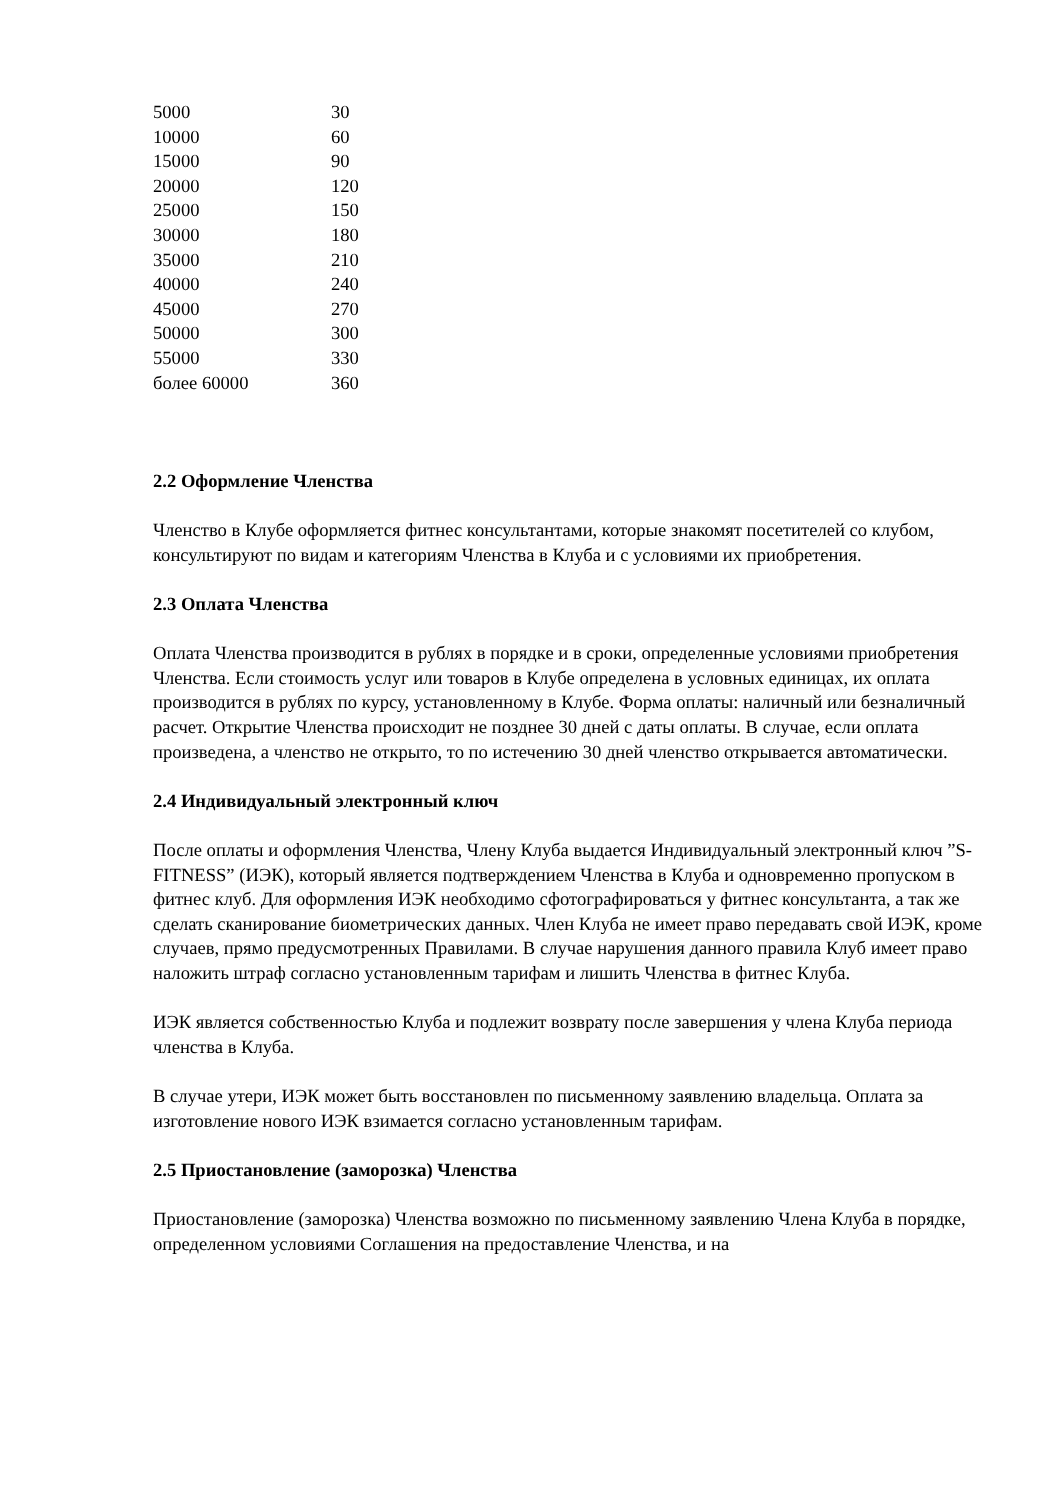| 5000 | 30 |
| 10000 | 60 |
| 15000 | 90 |
| 20000 | 120 |
| 25000 | 150 |
| 30000 | 180 |
| 35000 | 210 |
| 40000 | 240 |
| 45000 | 270 |
| 50000 | 300 |
| 55000 | 330 |
| более 60000 | 360 |
2.2 Оформление Членства
Членство в Клубе оформляется фитнес консультантами, которые знакомят посетителей со клубом, консультируют по видам и категориям Членства в Клуба и с условиями их приобретения.
2.3 Оплата Членства
Оплата Членства производится в рублях в порядке и в сроки, определенные условиями приобретения Членства. Если стоимость услуг или товаров в Клубе определена в условных единицах, их оплата производится в рублях по курсу, установленному в Клубе. Форма оплаты: наличный или безналичный расчет. Открытие Членства происходит не позднее 30 дней с даты оплаты. В случае, если оплата произведена, а членство не открыто, то по истечению 30 дней членство открывается автоматически.
2.4 Индивидуальный электронный ключ
После оплаты и оформления Членства, Члену Клуба выдается Индивидуальный электронный ключ ”S-FITNESS” (ИЭК), который является подтверждением Членства в Клуба и одновременно пропуском в фитнес клуб. Для оформления ИЭК необходимо сфотографироваться у фитнес консультанта, а так же сделать сканирование биометрических данных. Член Клуба не имеет право передавать свой ИЭК, кроме случаев, прямо предусмотренных Правилами. В случае нарушения данного правила Клуб имеет право наложить штраф согласно установленным тарифам и лишить Членства в фитнес Клуба.
ИЭК является собственностью Клуба и подлежит возврату после завершения у члена Клуба периода членства в Клуба.
В случае утери, ИЭК может быть восстановлен по письменному заявлению владельца. Оплата за изготовление нового ИЭК взимается согласно установленным тарифам.
2.5 Приостановление (заморозка) Членства
Приостановление (заморозка) Членства возможно по письменному заявлению Члена Клуба в порядке, определенном условиями Соглашения на предоставление Членства, и на